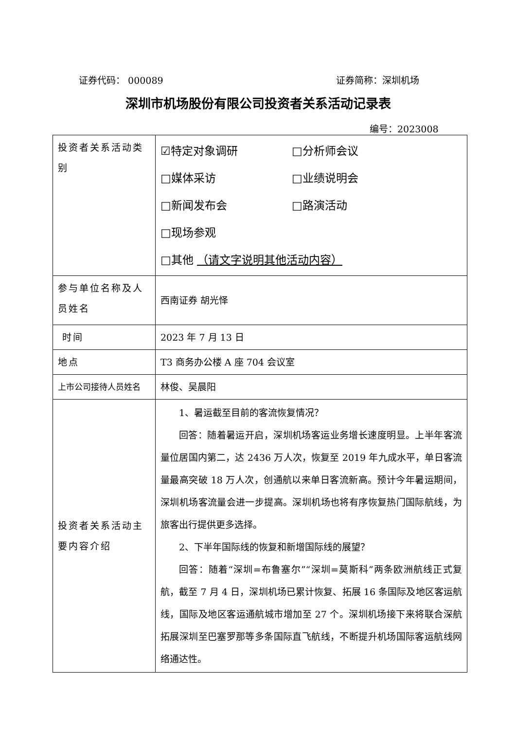证券代码： 000089 证券简称：深圳机场
深圳市机场股份有限公司投资者关系活动记录表
编号：2023008
| 投资者关系活动类别 | ☑特定对象调研 □分析师会议 □媒体采访 □业绩说明会 □新闻发布会 □路演活动 □现场参观 □其他 （请文字说明其他活动内容） |
| 参与单位名称及人员姓名 | 西南证券 胡光怿 |
| 时间 | 2023 年 7 月 13 日 |
| 地点 | T3 商务办公楼 A 座 704 会议室 |
| 上市公司接待人员姓名 | 林俊、吴晨阳 |
| 投资者关系活动主要内容介绍 | 1、暑运截至目前的客流恢复情况？ 回答：随着暑运开启，深圳机场客运业务增长速度明显。上半年客流量位居国内第二，达 2436 万人次，恢复至 2019 年九成水平，单日客流量最高突破 18 万人次，创通航以来单日客流新高。预计今年暑运期间，深圳机场客流量会进一步提高。深圳机场也将有序恢复热门国际航线，为旅客出行提供更多选择。 2、下半年国际线的恢复和新增国际线的展望？ 回答：随着“深圳=布鲁塞尔”“深圳=莫斯科”两条欧洲航线正式复航，截至 7 月 4 日，深圳机场已累计恢复、拓展 16 条国际及地区客运航线，国际及地区客运通航城市增加至 27 个。深圳机场接下来将联合深航拓展深圳至巴塞罗那等多条国际直飞航线，不断提升机场国际客运航线网络通达性。 |